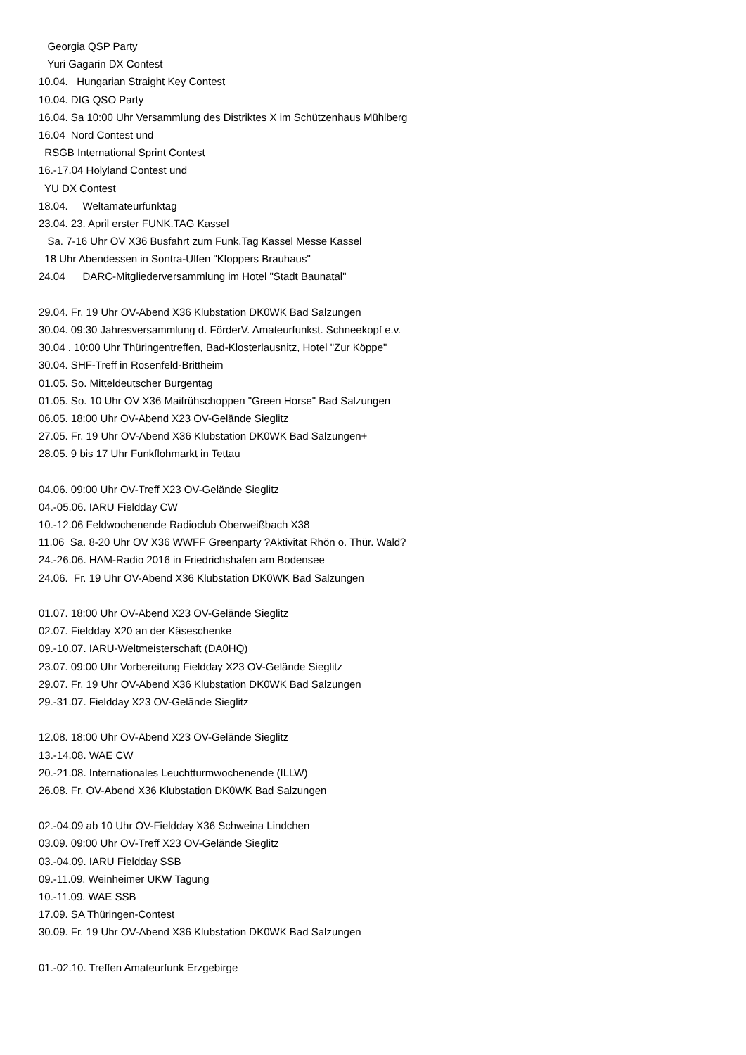Georgia QSP Party
Yuri Gagarin DX Contest
10.04. Hungarian Straight Key Contest
10.04. DIG QSO Party
16.04. Sa 10:00 Uhr Versammlung des Distriktes X im Schützenhaus Mühlberg
16.04 Nord Contest und
RSGB International Sprint Contest
16.-17.04 Holyland Contest und
YU DX Contest
18.04. Weltamateurfunktag
23.04. 23. April erster FUNK.TAG Kassel
Sa. 7-16 Uhr OV X36 Busfahrt zum Funk.Tag Kassel Messe Kassel
18 Uhr Abendessen in Sontra-Ulfen "Kloppers Brauhaus"
24.04 DARC-Mitgliederversammlung im Hotel "Stadt Baunatal"
29.04. Fr. 19 Uhr OV-Abend X36 Klubstation DK0WK Bad Salzungen
30.04. 09:30 Jahresversammlung d. FörderV. Amateurfunkst. Schneekopf e.v.
30.04 . 10:00 Uhr Thüringentreffen, Bad-Klosterlausnitz, Hotel "Zur Köppe"
30.04. SHF-Treff in Rosenfeld-Brittheim
01.05. So. Mitteldeutscher Burgentag
01.05. So. 10 Uhr OV X36 Maifrühschoppen "Green Horse" Bad Salzungen
06.05. 18:00 Uhr OV-Abend X23 OV-Gelände Sieglitz
27.05. Fr. 19 Uhr OV-Abend X36 Klubstation DK0WK Bad Salzungen+
28.05. 9 bis 17 Uhr Funkflohmarkt in Tettau
04.06. 09:00 Uhr OV-Treff X23 OV-Gelände Sieglitz
04.-05.06. IARU Fieldday CW
10.-12.06 Feldwochenende Radioclub Oberweißbach X38
11.06 Sa. 8-20 Uhr OV X36 WWFF Greenparty ?Aktivität Rhön o. Thür. Wald?
24.-26.06. HAM-Radio 2016 in Friedrichshafen am Bodensee
24.06. Fr. 19 Uhr OV-Abend X36 Klubstation DK0WK Bad Salzungen
01.07. 18:00 Uhr OV-Abend X23 OV-Gelände Sieglitz
02.07. Fieldday X20 an der Käseschenke
09.-10.07. IARU-Weltmeisterschaft (DA0HQ)
23.07. 09:00 Uhr Vorbereitung Fieldday X23 OV-Gelände Sieglitz
29.07. Fr. 19 Uhr OV-Abend X36 Klubstation DK0WK Bad Salzungen
29.-31.07. Fieldday X23 OV-Gelände Sieglitz
12.08. 18:00 Uhr OV-Abend X23 OV-Gelände Sieglitz
13.-14.08. WAE CW
20.-21.08. Internationales Leuchtturmwochenende (ILLW)
26.08. Fr. OV-Abend X36 Klubstation DK0WK Bad Salzungen
02.-04.09 ab 10 Uhr OV-Fieldday X36 Schweina Lindchen
03.09. 09:00 Uhr OV-Treff X23 OV-Gelände Sieglitz
03.-04.09. IARU Fieldday SSB
09.-11.09. Weinheimer UKW Tagung
10.-11.09. WAE SSB
17.09. SA Thüringen-Contest
30.09. Fr. 19 Uhr OV-Abend X36 Klubstation DK0WK Bad Salzungen
01.-02.10. Treffen Amateurfunk Erzgebirge